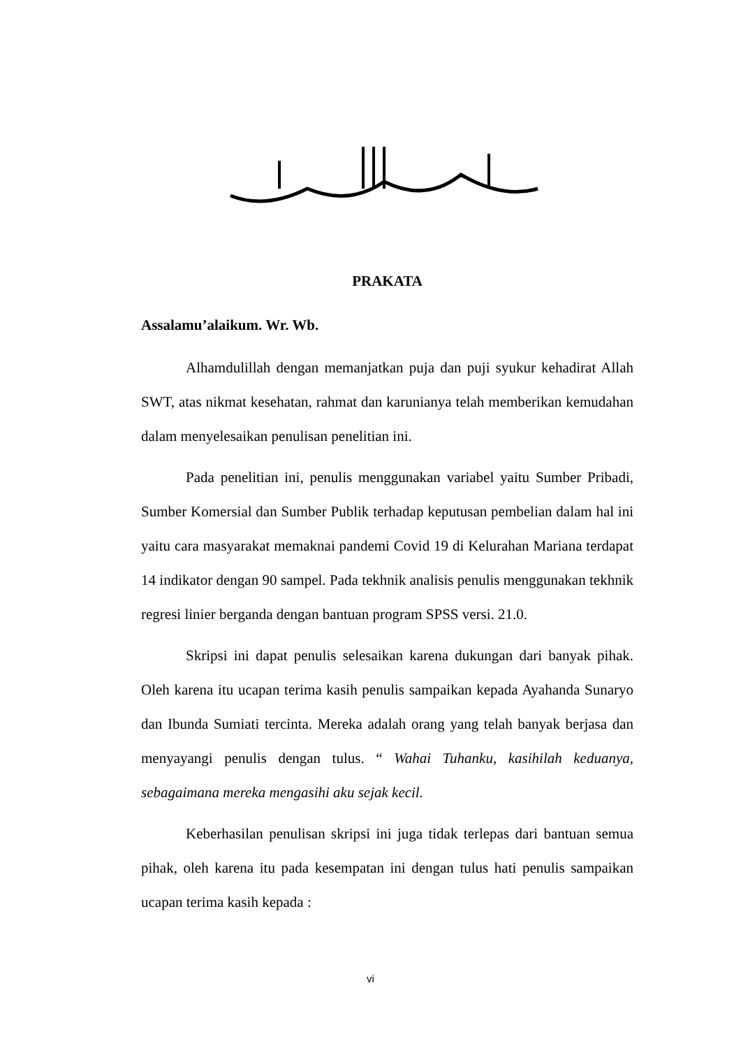PRAKATA
Assalamu’alaikum. Wr. Wb.
Alhamdulillah dengan memanjatkan puja dan puji syukur kehadirat Allah SWT, atas nikmat kesehatan, rahmat dan karunianya telah memberikan kemudahan dalam menyelesaikan penulisan penelitian ini.
Pada penelitian ini, penulis menggunakan variabel yaitu Sumber Pribadi, Sumber Komersial dan Sumber Publik terhadap keputusan pembelian dalam hal ini yaitu cara masyarakat memaknai pandemi Covid 19 di Kelurahan Mariana terdapat 14 indikator dengan 90 sampel. Pada tekhnik analisis penulis menggunakan tekhnik regresi linier berganda dengan bantuan program SPSS versi. 21.0.
Skripsi ini dapat penulis selesaikan karena dukungan dari banyak pihak. Oleh karena itu ucapan terima kasih penulis sampaikan kepada Ayahanda Sunaryo dan Ibunda Sumiati tercinta. Mereka adalah orang yang telah banyak berjasa dan menyayangi penulis dengan tulus. “ Wahai Tuhanku, kasihilah keduanya, sebagaimana mereka mengasihi aku sejak kecil.
Keberhasilan penulisan skripsi ini juga tidak terlepas dari bantuan semua pihak, oleh karena itu pada kesempatan ini dengan tulus hati penulis sampaikan ucapan terima kasih kepada :
vi